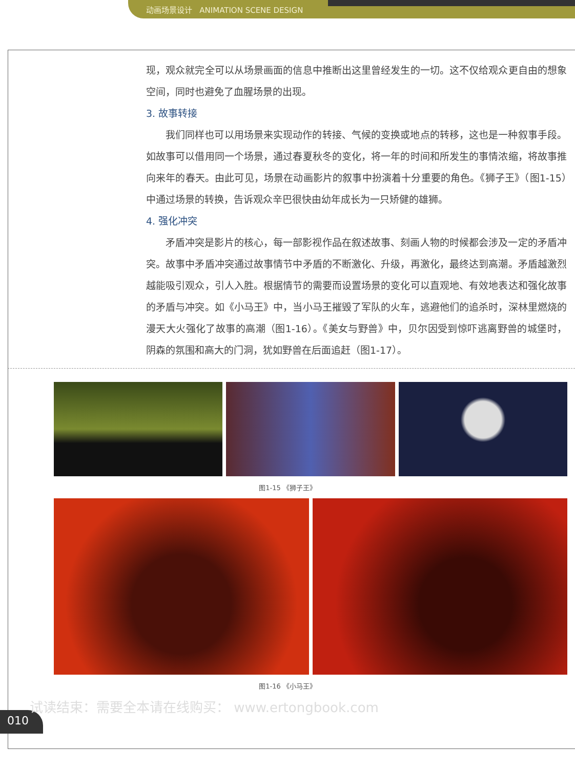动画场景设计 ANIMATION SCENE DESIGN
现，观众就完全可以从场景画面的信息中推断出这里曾经发生的一切。这不仅给观众更自由的想象空间，同时也避免了血腥场景的出现。
3. 故事转接
我们同样也可以用场景来实现动作的转接、气候的变换或地点的转移，这也是一种叙事手段。如故事可以借用同一个场景，通过春夏秋冬的变化，将一年的时间和所发生的事情浓缩，将故事推向来年的春天。由此可见，场景在动画影片的叙事中扮演着十分重要的角色。《狮子王》（图1-15）中通过场景的转换，告诉观众辛巴很快由幼年成长为一只矫健的雄狮。
4. 强化冲突
矛盾冲突是影片的核心，每一部影视作品在叙述故事、刻画人物的时候都会涉及一定的矛盾冲突。故事中矛盾冲突通过故事情节中矛盾的不断激化、升级，再激化，最终达到高潮。矛盾越激烈越能吸引观众，引人入胜。根据情节的需要而设置场景的变化可以直观地、有效地表达和强化故事的矛盾与冲突。如《小马王》中，当小马王摧毁了军队的火车，逃避他们的追杀时，深林里燃烧的漫天大火强化了故事的高潮（图1-16）。《美女与野兽》中，贝尔因受到惊吓逃离野兽的城堡时，阴森的氛围和高大的门洞，犹如野兽在后面追赶（图1-17）。
图1-15 《狮子王》
图1-16 《小马王》
010
试读结束：需要全本请在线购买： www.ertongbook.com